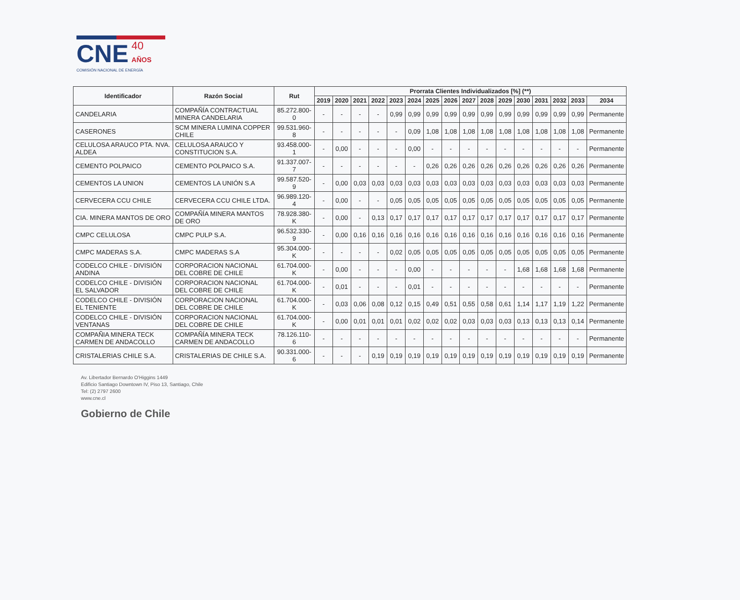CNE
40
AÑOS
COMISIÓN NACIONAL DE ENERGÍA
| Identificador | Razón Social | Rut | Prorrata Clientes Individualizados [%] (**) | | | | | | | | | | | | | | | |
| --- | --- | --- | --- | --- | --- | --- | --- | --- | --- | --- | --- | --- | --- | --- | --- | --- | --- | --- |
| | | | 2019 | 2020 | 2021 | 2022 | 2023 | 2024 | 2025 | 2026 | 2027 | 2028 | 2029 | 2030 | 2031 | 2032 | 2033 | 2034 |
| CANDELARIA | COMPAÑÍA CONTRACTUAL MINERA CANDELARIA | 85.272.800-0 | - | - | - | - | 0,99 | 0,99 | 0,99 | 0,99 | 0,99 | 0,99 | 0,99 | 0,99 | 0,99 | 0,99 | 0,99 | Permanente |
| CASERONES | SCM MINERA LUMINA COPPER CHILE | 99.531.960-8 | - | - | - | - | - | 0,09 | 1,08 | 1,08 | 1,08 | 1,08 | 1,08 | 1,08 | 1,08 | 1,08 | 1,08 | Permanente |
| CELULOSA ARAUCO PTA. NVA. ALDEA | CELULOSA ARAUCO Y CONSTITUCION S.A. | 93.458.000-1 | - | 0,00 | - | - | - | 0,00 | - | - | - | - | - | - | - | - | - | Permanente |
| CEMENTO POLPAICO | CEMENTO POLPAICO S.A. | 91.337.007-7 | - | - | - | - | - | - | 0,26 | 0,26 | 0,26 | 0,26 | 0,26 | 0,26 | 0,26 | 0,26 | 0,26 | Permanente |
| CEMENTOS LA UNION | CEMENTOS LA UNIÓN S.A | 99.587.520-9 | - | 0,00 | 0,03 | 0,03 | 0,03 | 0,03 | 0,03 | 0,03 | 0,03 | 0,03 | 0,03 | 0,03 | 0,03 | 0,03 | 0,03 | Permanente |
| CERVECERA CCU CHILE | CERVECERA CCU CHILE LTDA. | 96.989.120-4 | - | 0,00 | - | - | 0,05 | 0,05 | 0,05 | 0,05 | 0,05 | 0,05 | 0,05 | 0,05 | 0,05 | 0,05 | 0,05 | Permanente |
| CIA. MINERA MANTOS DE ORO | COMPAÑÍA MINERA MANTOS DE ORO | 78.928.380-K | - | 0,00 | - | 0,13 | 0,17 | 0,17 | 0,17 | 0,17 | 0,17 | 0,17 | 0,17 | 0,17 | 0,17 | 0,17 | 0,17 | Permanente |
| CMPC CELULOSA | CMPC PULP S.A. | 96.532.330-9 | - | 0,00 | 0,16 | 0,16 | 0,16 | 0,16 | 0,16 | 0,16 | 0,16 | 0,16 | 0,16 | 0,16 | 0,16 | 0,16 | 0,16 | Permanente |
| CMPC MADERAS S.A. | CMPC MADERAS S.A | 95.304.000-K | - | - | - | - | 0,02 | 0,05 | 0,05 | 0,05 | 0,05 | 0,05 | 0,05 | 0,05 | 0,05 | 0,05 | 0,05 | Permanente |
| CODELCO CHILE - DIVISIÓN ANDINA | CORPORACION NACIONAL DEL COBRE DE CHILE | 61.704.000-K | - | 0,00 | - | - | - | 0,00 | - | - | - | - | - | 1,68 | 1,68 | 1,68 | 1,68 | Permanente |
| CODELCO CHILE - DIVISIÓN EL SALVADOR | CORPORACION NACIONAL DEL COBRE DE CHILE | 61.704.000-K | - | 0,01 | - | - | - | 0,01 | - | - | - | - | - | - | - | - | - | Permanente |
| CODELCO CHILE - DIVISIÓN EL TENIENTE | CORPORACION NACIONAL DEL COBRE DE CHILE | 61.704.000-K | - | 0,03 | 0,06 | 0,08 | 0,12 | 0,15 | 0,49 | 0,51 | 0,55 | 0,58 | 0,61 | 1,14 | 1,17 | 1,19 | 1,22 | Permanente |
| CODELCO CHILE - DIVISIÓN VENTANAS | CORPORACION NACIONAL DEL COBRE DE CHILE | 61.704.000-K | - | 0,00 | 0,01 | 0,01 | 0,01 | 0,02 | 0,02 | 0,02 | 0,03 | 0,03 | 0,03 | 0,13 | 0,13 | 0,13 | 0,14 | Permanente |
| COMPAÑIA MINERA TECK CARMEN DE ANDACOLLO | COMPAÑÍA MINERA TECK CARMEN DE ANDACOLLO | 78.126.110-6 | - | - | - | - | - | - | - | - | - | - | - | - | - | - | - | Permanente |
| CRISTALERIAS CHILE S.A. | CRISTALERIAS DE CHILE S.A. | 90.331.000-6 | - | - | - | 0,19 | 0,19 | 0,19 | 0,19 | 0,19 | 0,19 | 0,19 | 0,19 | 0,19 | 0,19 | 0,19 | 0,19 | Permanente |
Av. Libertador Bernardo O'Higgins 1449
Edificio Santiago Downtown IV, Piso 13, Santiago, Chile
Tel: (2) 2797 2600
www.cne.cl
Gobierno de Chile